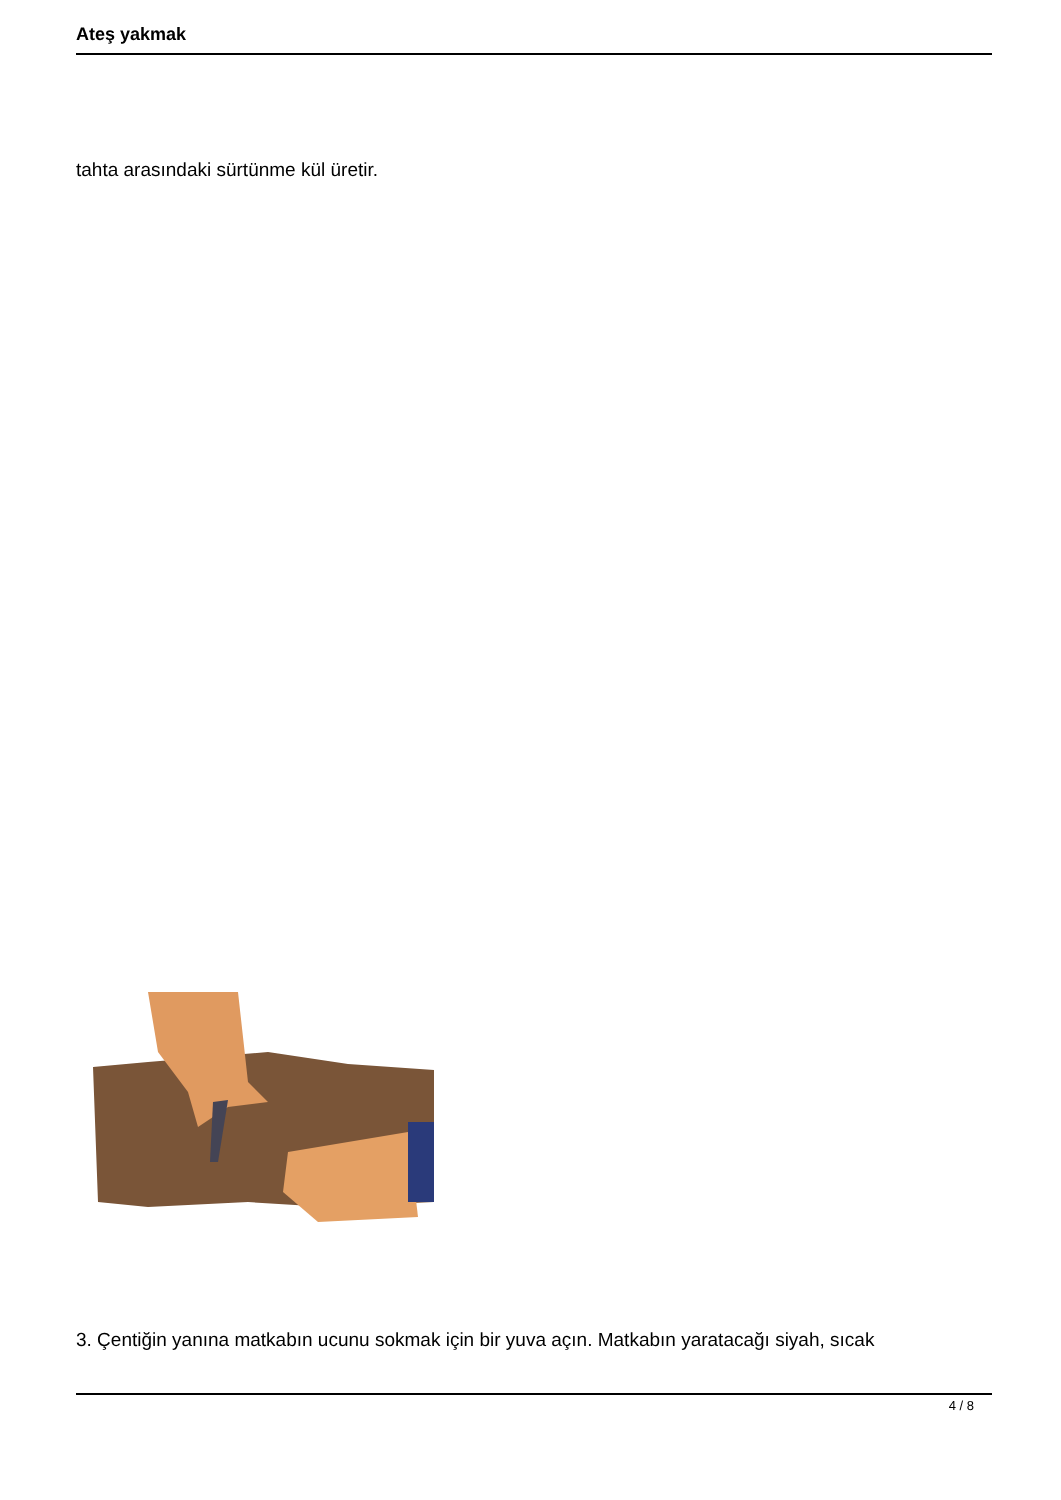Ateş yakmak
tahta arasındaki sürtünme kül üretir.
3. Çentiğin yanına matkabın ucunu sokmak için bir yuva açın. Matkabın yaratacağı siyah, sıcak
4 / 8